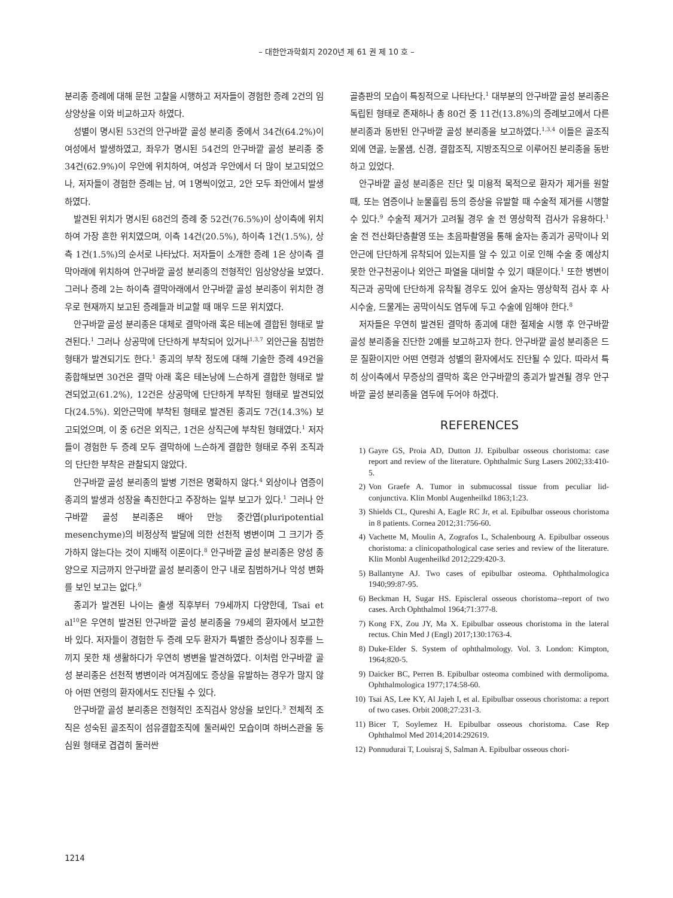– 대한안과학회지 2020년 제 61 권 제 10 호 –
분리종 증례에 대해 문헌 고찰을 시행하고 저자들이 경험한 증례 2건의 임상양상을 이와 비교하고자 하였다.
성별이 명시된 53건의 안구바깥 골성 분리종 중에서 34건(64.2%)이 여성에서 발생하였고, 좌우가 명시된 54건의 안구바깥 골성 분리종 중 34건(62.9%)이 우안에 위치하여, 여성과 우안에서 더 많이 보고되었으나, 저자들이 경험한 증례는 남, 여 1명씩이었고, 2안 모두 좌안에서 발생하였다.
발견된 위치가 명시된 68건의 증례 중 52건(76.5%)이 상이측에 위치하여 가장 흔한 위치였으며, 이측 14건(20.5%), 하이측 1건(1.5%), 상측 1건(1.5%)의 순서로 나타났다. 저자들이 소개한 증례 1은 상이측 결막아래에 위치하여 안구바깥 골성 분리종의 전형적인 임상양상을 보였다. 그러나 증례 2는 하이측 결막아래에서 안구바깥 골성 분리종이 위치한 경우로 현재까지 보고된 증례들과 비교할 때 매우 드문 위치였다.
안구바깥 골성 분리종은 대체로 결막아래 혹은 테논에 결합된 형태로 발견된다.<sup>1</sup> 그러나 상공막에 단단하게 부착되어 있거나<sup>1,3,7</sup> 외안근을 침범한 형태가 발견되기도 한다.<sup>1</sup> 종괴의 부착 정도에 대해 기술한 증례 49건을 종합해보면 30건은 결막 아래 혹은 테논낭에 느슨하게 결합한 형태로 발견되었고(61.2%), 12건은 상공막에 단단하게 부착된 형태로 발견되었다(24.5%). 외안근막에 부착된 형태로 발견된 종괴도 7건(14.3%) 보고되었으며, 이 중 6건은 외직근, 1건은 상직근에 부착된 형태였다.<sup>1</sup> 저자들이 경험한 두 증례 모두 결막하에 느슨하게 결합한 형태로 주위 조직과의 단단한 부착은 관찰되지 않았다.
안구바깥 골성 분리종의 발병 기전은 명확하지 않다.<sup>4</sup> 외상이나 염증이 종괴의 발생과 성장을 촉진한다고 주장하는 일부 보고가 있다.<sup>1</sup> 그러나 안구바깥 골성 분리종은 배아 만능 중간엽(pluripotential mesenchyme)의 비정상적 발달에 의한 선천적 병변이며 그 크기가 증가하지 않는다는 것이 지배적 이론이다.<sup>8</sup> 안구바깥 골성 분리종은 양성 종양으로 지금까지 안구바깥 골성 분리종이 안구 내로 침범하거나 악성 변화를 보인 보고는 없다.<sup>9</sup>
종괴가 발견된 나이는 출생 직후부터 79세까지 다양한데, Tsai et al<sup>10</sup>은 우연히 발견된 안구바깥 골성 분리종을 79세의 환자에서 보고한 바 있다. 저자들이 경험한 두 증례 모두 환자가 특별한 증상이나 징후를 느끼지 못한 채 생활하다가 우연히 병변을 발견하였다. 이처럼 안구바깥 골성 분리종은 선천적 병변이라 여겨짐에도 증상을 유발하는 경우가 많지 않아 어떤 연령의 환자에서도 진단될 수 있다.
안구바깥 골성 분리종은 전형적인 조직검사 양상을 보인다.<sup>3</sup> 전체적 조직은 성숙된 골조직이 섬유결합조직에 둘러싸인 모습이며 하버스관을 동심원 형태로 겹겹히 둘러싼
골층판의 모습이 특징적으로 나타난다.<sup>1</sup> 대부분의 안구바깥 골성 분리종은 독립된 형태로 존재하나 총 80건 중 11건(13.8%)의 증례보고에서 다른 분리종과 동반된 안구바깥 골성 분리종을 보고하였다.<sup>1,3,4</sup> 이들은 골조직 외에 연골, 눈물샘, 신경, 결합조직, 지방조직으로 이루어진 분리종을 동반하고 있었다.
안구바깥 골성 분리종은 진단 및 미용적 목적으로 환자가 제거를 원할 때, 또는 염증이나 눈물흘림 등의 증상을 유발할 때 수술적 제거를 시행할 수 있다.<sup>9</sup> 수술적 제거가 고려될 경우 술 전 영상학적 검사가 유용하다.<sup>1</sup> 술 전 전산화단층촬영 또는 초음파촬영을 통해 술자는 종괴가 공막이나 외안근에 단단하게 유착되어 있는지를 알 수 있고 이로 인해 수술 중 예상치 못한 안구천공이나 외안근 파열을 대비할 수 있기 때문이다.<sup>1</sup> 또한 병변이 직근과 공막에 단단하게 유착될 경우도 있어 술자는 영상학적 검사 후 사시수술, 드물게는 공막이식도 염두에 두고 수술에 임해야 한다.<sup>8</sup>
저자들은 우연히 발견된 결막하 종괴에 대한 절제술 시행 후 안구바깥 골성 분리종을 진단한 2예를 보고하고자 한다. 안구바깥 골성 분리종은 드문 질환이지만 어떤 연령과 성별의 환자에서도 진단될 수 있다. 따라서 특히 상이측에서 무증상의 결막하 혹은 안구바깥의 종괴가 발견될 경우 안구바깥 골성 분리종을 염두에 두어야 하겠다.
REFERENCES
1) Gayre GS, Proia AD, Dutton JJ. Epibulbar osseous choristoma: case report and review of the literature. Ophthalmic Surg Lasers 2002;33:410-5.
2) Von Graefe A. Tumor in submucossal tissue from peculiar lid-conjunctiva. Klin Monbl Augenheilkd 1863;1:23.
3) Shields CL, Qureshi A, Eagle RC Jr, et al. Epibulbar osseous choristoma in 8 patients. Cornea 2012;31:756-60.
4) Vachette M, Moulin A, Zografos L, Schalenbourg A. Epibulbar osseous choristoma: a clinicopathological case series and review of the literature. Klin Monbl Augenheilkd 2012;229:420-3.
5) Ballantyne AJ. Two cases of epibulbar osteoma. Ophthalmologica 1940;99:87-95.
6) Beckman H, Sugar HS. Episcleral osseous choristoma--report of two cases. Arch Ophthalmol 1964;71:377-8.
7) Kong FX, Zou JY, Ma X. Epibulbar osseous choristoma in the lateral rectus. Chin Med J (Engl) 2017;130:1763-4.
8) Duke-Elder S. System of ophthalmology. Vol. 3. London: Kimpton, 1964;820-5.
9) Daicker BC, Perren B. Epibulbar osteoma combined with dermolipoma. Ophthalmologica 1977;174:58-60.
10) Tsai AS, Lee KY, Al Jajeh I, et al. Epibulbar osseous choristoma: a report of two cases. Orbit 2008;27:231-3.
11) Bicer T, Soylemez H. Epibulbar osseous choristoma. Case Rep Ophthalmol Med 2014;2014:292619.
12) Ponnudurai T, Louisraj S, Salman A. Epibulbar osseous chori-
1214